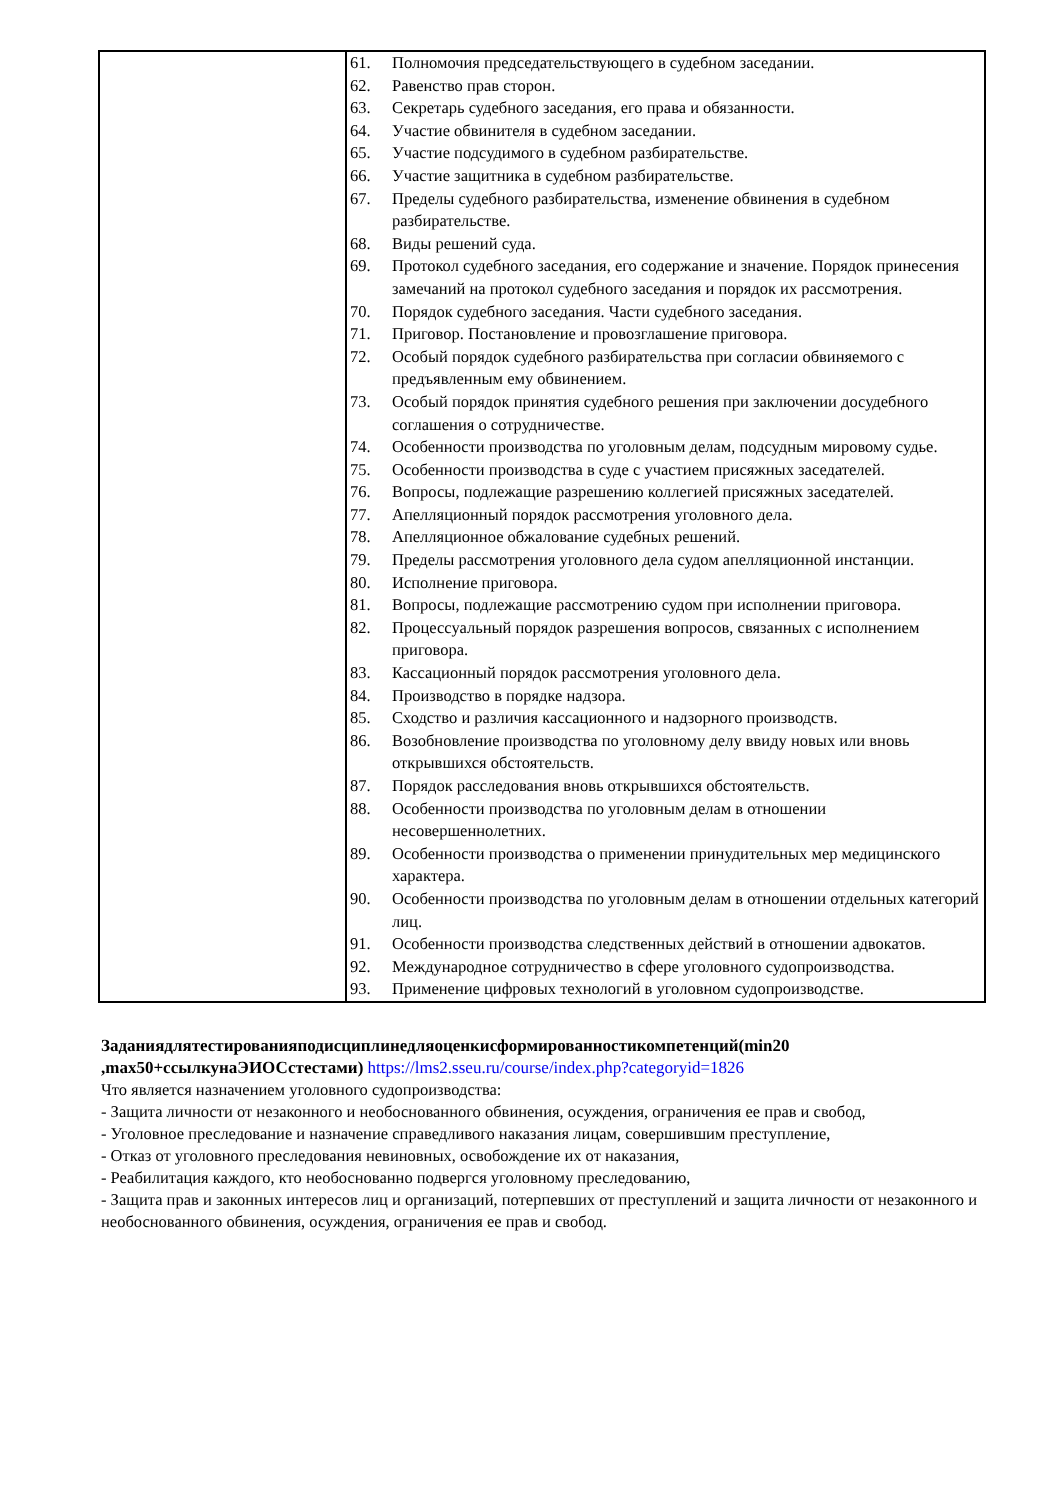| | 61. Полномочия председательствующего в судебном заседании. 62. Равенство прав сторон. 63. Секретарь судебного заседания, его права и обязанности. 64. Участие обвинителя в судебном заседании. 65. Участие подсудимого в судебном разбирательстве. 66. Участие защитника в судебном разбирательстве. 67. Пределы судебного разбирательства, изменение обвинения в судебном разбирательстве. 68. Виды решений суда. 69. Протокол судебного заседания, его содержание и значение. Порядок принесения замечаний на протокол судебного заседания и порядок их рассмотрения. 70. Порядок судебного заседания. Части судебного заседания. 71. Приговор. Постановление и провозглашение приговора. 72. Особый порядок судебного разбирательства при согласии обвиняемого с предъявленным ему обвинением. 73. Особый порядок принятия судебного решения при заключении досудебного соглашения о сотрудничестве. 74. Особенности производства по уголовным делам, подсудным мировому судье. 75. Особенности производства в суде с участием присяжных заседателей. 76. Вопросы, подлежащие разрешению коллегией присяжных заседателей. 77. Апелляционный порядок рассмотрения уголовного дела. 78. Апелляционное обжалование судебных решений. 79. Пределы рассмотрения уголовного дела судом апелляционной инстанции. 80. Исполнение приговора. 81. Вопросы, подлежащие рассмотрению судом при исполнении приговора. 82. Процессуальный порядок разрешения вопросов, связанных с исполнением приговора. 83. Кассационный порядок рассмотрения уголовного дела. 84. Производство в порядке надзора. 85. Сходство и различия кассационного и надзорного производств. 86. Возобновление производства по уголовному делу ввиду новых или вновь открывшихся обстоятельств. 87. Порядок расследования вновь открывшихся обстоятельств. 88. Особенности производства по уголовным делам в отношении несовершеннолетних. 89. Особенности производства о применении принудительных мер медицинского характера. 90. Особенности производства по уголовным делам в отношении отдельных категорий лиц. 91. Особенности производства следственных действий в отношении адвокатов. 92. Международное сотрудничество в сфере уголовного судопроизводства. 93. Применение цифровых технологий в уголовном судопроизводстве. |
Заданиядлятестированияподисциплинедляоценкисформированностикомпетенций(min20 ,max50+ссылкунаЭИОСстестами) https://lms2.sseu.ru/course/index.php?categoryid=1826
Что является назначением уголовного судопроизводства:
- Защита личности от незаконного и необоснованного обвинения, осуждения, ограничения ее прав и свобод,
- Уголовное преследование и назначение справедливого наказания лицам, совершившим преступление,
- Отказ от уголовного преследования невиновных, освобождение их от наказания,
- Реабилитация каждого, кто необоснованно подвергся уголовному преследованию,
- Защита прав и законных интересов лиц и организаций, потерпевших от преступлений и защита личности от незаконного и необоснованного обвинения, осуждения, ограничения ее прав и свобод.